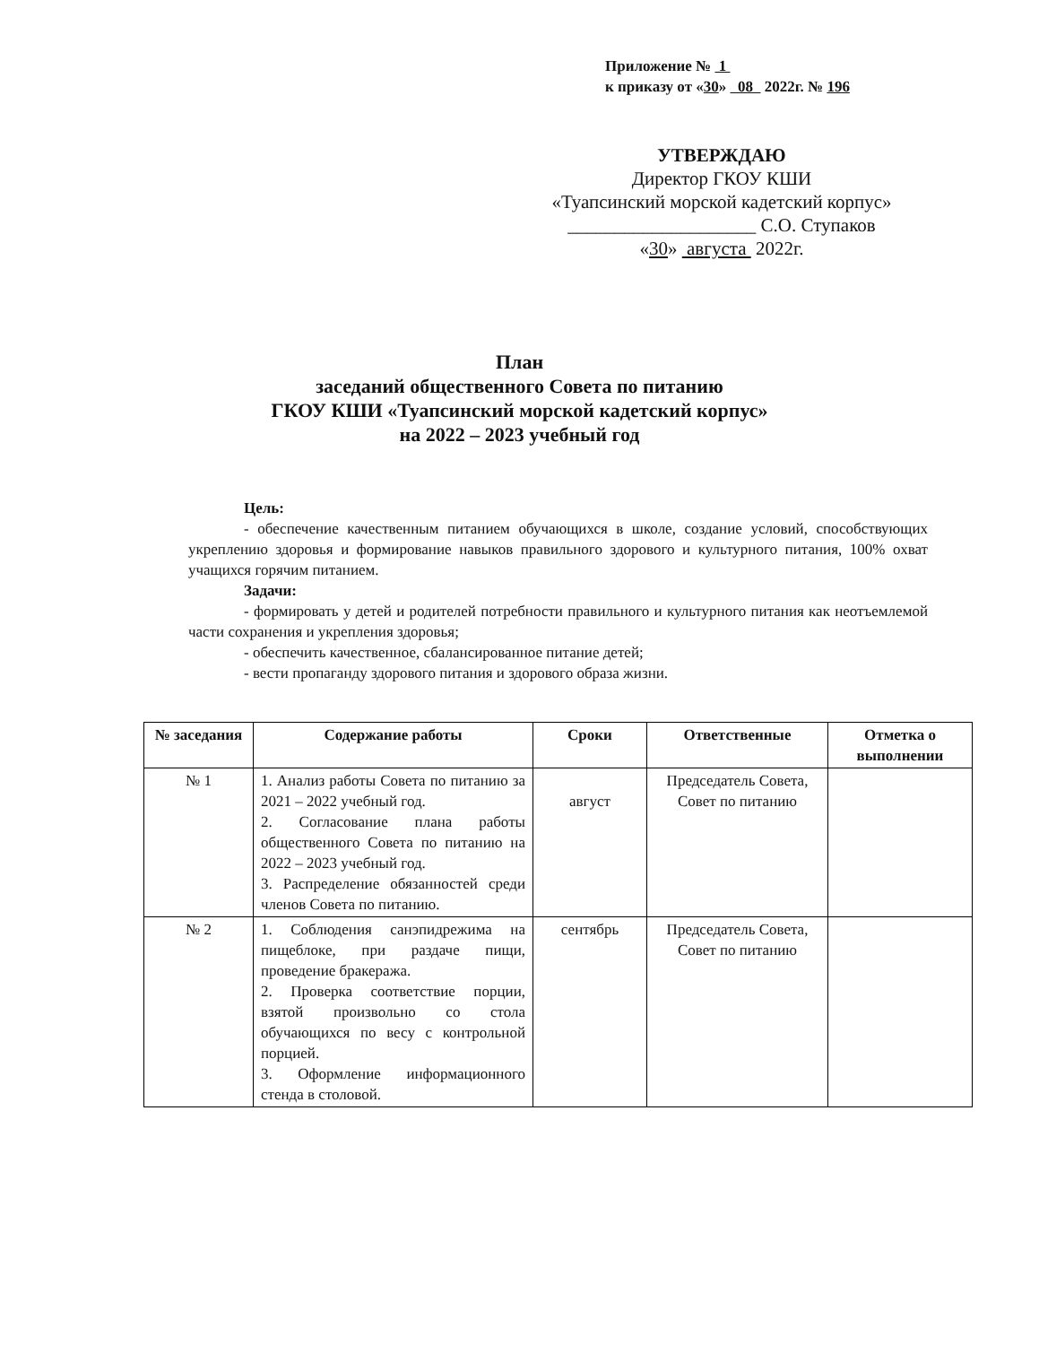Приложение № 1
к приказу от «30» 08 2022г. № 196
УТВЕРЖДАЮ
Директор ГКОУ КШИ
«Туапсинский морской кадетский корпус»
____________________ С.О. Ступаков
«30» августа 2022г.
План
заседаний общественного Совета по питанию
ГКОУ КШИ «Туапсинский морской кадетский корпус»
на 2022 – 2023 учебный год
Цель:
- обеспечение качественным питанием обучающихся в школе, создание условий, способствующих укреплению здоровья и формирование навыков правильного здорового и культурного питания, 100% охват учащихся горячим питанием.
Задачи:
- формировать у детей и родителей потребности правильного и культурного питания как неотъемлемой части сохранения и укрепления здоровья;
- обеспечить качественное, сбалансированное питание детей;
- вести пропаганду здорового питания и здорового образа жизни.
| № заседания | Содержание работы | Сроки | Ответственные | Отметка о выполнении |
| --- | --- | --- | --- | --- |
| № 1 | 1. Анализ работы Совета по питанию за 2021 – 2022 учебный год. 2. Согласование плана работы общественного Совета по питанию на 2022 – 2023 учебный год. 3. Распределение обязанностей среди членов Совета по питанию. | август | Председатель Совета, Совет по питанию | |
| № 2 | 1. Соблюдения санэпидрежима на пищеблоке, при раздаче пищи, проведение бракеража. 2. Проверка соответствие порции, взятой произвольно со стола обучающихся по весу с контрольной порцией. 3. Оформление информационного стенда в столовой. | сентябрь | Председатель Совета, Совет по питанию | |